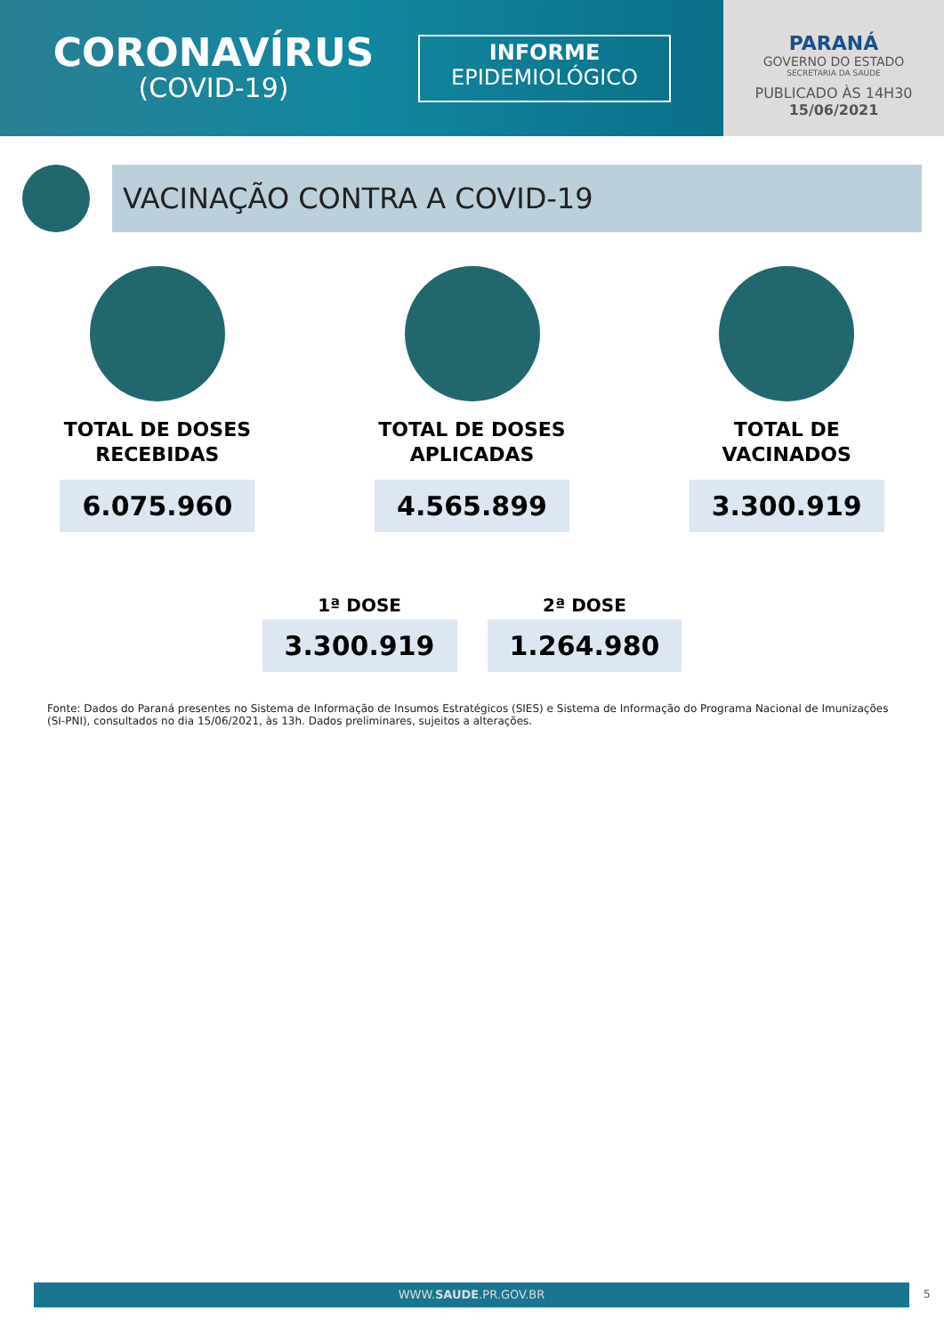CORONAVÍRUS
(COVID-19)
INFORME
EPIDEMIOLÓGICO
PARANÁ
GOVERNO DO ESTADO
SECRETARIA DA SAÚDE
PUBLICADO ÀS 14H30
15/06/2021
VACINAÇÃO CONTRA A COVID-19
TOTAL DE DOSES
RECEBIDAS
6.075.960
TOTAL DE DOSES
APLICADAS
4.565.899
TOTAL DE
VACINADOS
3.300.919
1ª DOSE
3.300.919
2ª DOSE
1.264.980
Fonte: Dados do Paraná presentes no Sistema de Informação de Insumos Estratégicos (SIES) e Sistema de Informação do Programa Nacional de Imunizações (SI-PNI), consultados no dia 15/06/2021, às 13h. Dados preliminares, sujeitos a alterações.
WWW.SAUDE.PR.GOV.BR 5